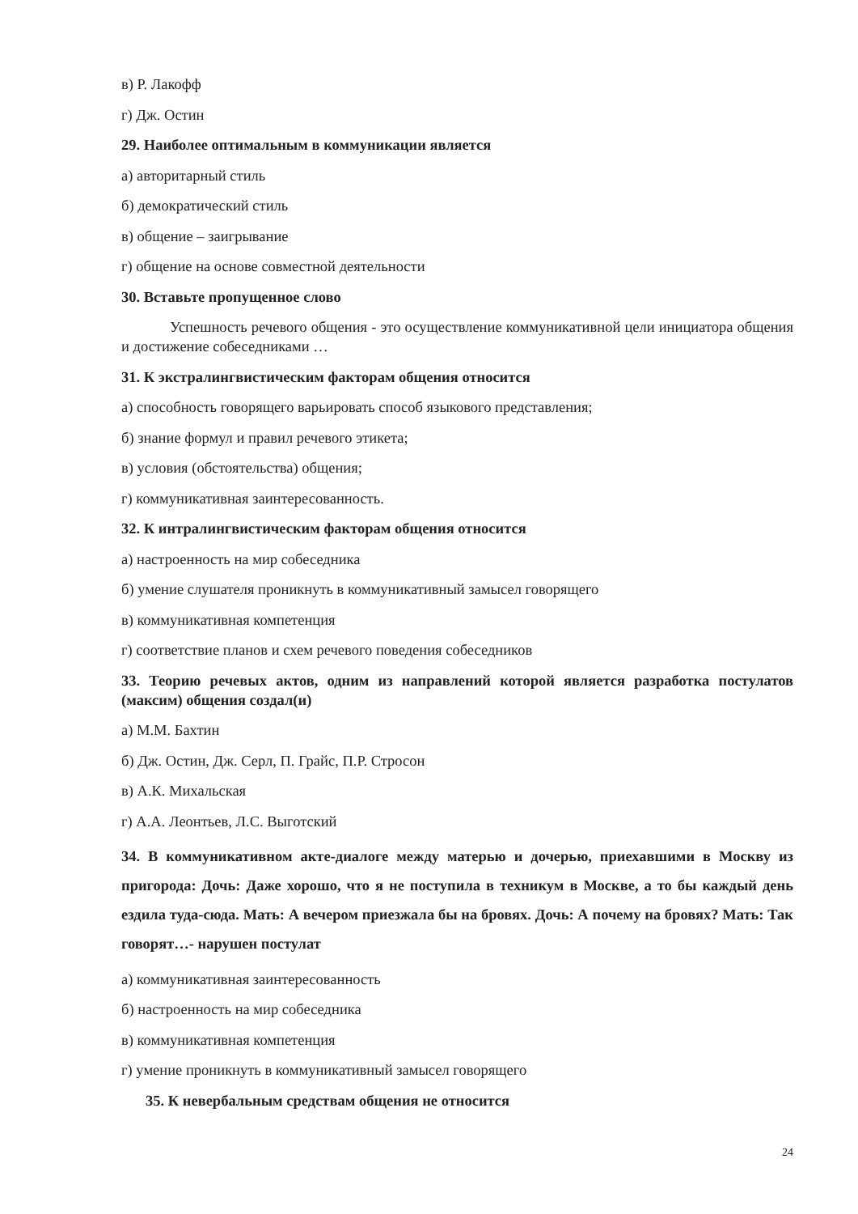в) Р. Лакофф
г) Дж. Остин
29. Наиболее оптимальным в коммуникации является
а) авторитарный стиль
б) демократический стиль
в) общение – заигрывание
г) общение на основе совместной деятельности
30. Вставьте пропущенное слово
Успешность речевого общения - это осуществление коммуникативной цели инициатора общения и достижение собеседниками …
31. К экстралингвистическим факторам общения относится
а) способность говорящего варьировать способ языкового представления;
б) знание формул и правил речевого этикета;
в) условия (обстоятельства) общения;
г) коммуникативная заинтересованность.
32. К интралингвистическим факторам общения относится
а) настроенность на мир собеседника
б) умение слушателя проникнуть в коммуникативный замысел говорящего
в) коммуникативная компетенция
г) соответствие планов и схем речевого поведения собеседников
33. Теорию речевых актов, одним из направлений которой является разработка постулатов (максим) общения создал(и)
а) М.М. Бахтин
б) Дж. Остин, Дж. Серл, П. Грайс, П.Р. Стросон
в) А.К. Михальская
г) А.А. Леонтьев, Л.С. Выготский
34. В коммуникативном акте-диалоге между матерью и дочерью, приехавшими в Москву из пригорода: Дочь: Даже хорошо, что я не поступила в техникум в Москве, а то бы каждый день ездила туда-сюда. Мать: А вечером приезжала бы на бровях. Дочь: А почему на бровях? Мать: Так говорят…- нарушен постулат
а) коммуникативная заинтересованность
б) настроенность на мир собеседника
в) коммуникативная компетенция
г) умение проникнуть в коммуникативный замысел говорящего
35. К невербальным средствам общения не относится
24